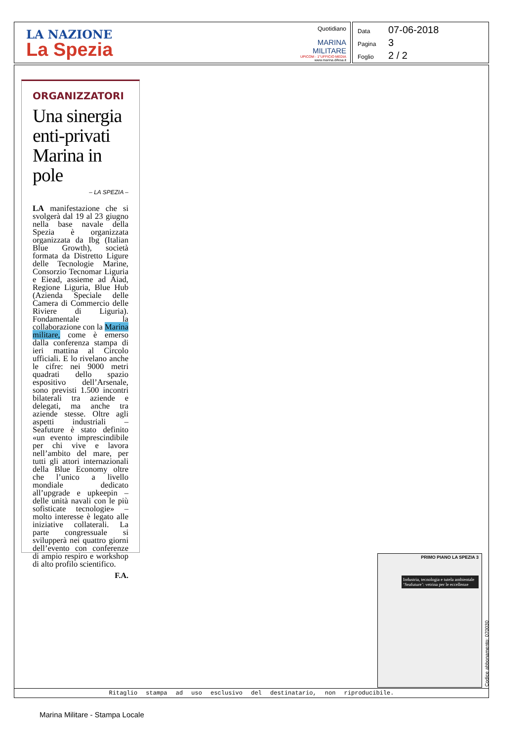LA NAZIONE
La Spezia
Quotidiano
MARINA
MILITARE
UPICOM - 1°UFFICIO MEDIA
www.marina.difesa.it
Data 07-06-2018
Pagina 3
Foglio 2 / 2
ORGANIZZATORI
Una sinergia enti-privati Marina in pole
– LA SPEZIA –
LA manifestazione che si svolgerà dal 19 al 23 giugno nella base navale della Spezia è organizzata organizzata da Ibg (Italian Blue Growth), società formata da Distretto Ligure delle Tecnologie Marine, Consorzio Tecnomar Liguria e Eiead, assieme ad Aiad, Regione Liguria, Blue Hub (Azienda Speciale delle Camera di Commercio delle Riviere di Liguria). Fondamentale la collaborazione con la Marina militare, come è emerso dalla conferenza stampa di ieri mattina al Circolo ufficiali. E lo rivelano anche le cifre: nei 9000 metri quadrati dello spazio espositivo dell’Arsenale, sono previsti 1.500 incontri bilaterali tra aziende e delegati, ma anche tra aziende stesse. Oltre agli aspetti industriali – Seafuture è stato definito «un evento imprescindibile per chi vive e lavora nell’ambito del mare, per tutti gli attori internazionali della Blue Economy oltre che l’unico a livello mondiale dedicato all’upgrade e upkeepin – delle unità navali con le più sofisticate tecnologie» – molto interesse è legato alle iniziative collaterali. La parte congressuale si svilupperà nei quattro giorni dell’evento con conferenze di ampio respiro e workshop di alto profilo scientifico.
F.A.
PRIMO PIANO LA SPEZIA 3
Industria, tecnologia e tutela ambientale ‘Seafuture’: vetrina per le eccellenze
Ritaglio stampa ad uso esclusivo del destinatario, non riproducibile.
Codice abbonamento: 070030
Marina Militare - Stampa Locale